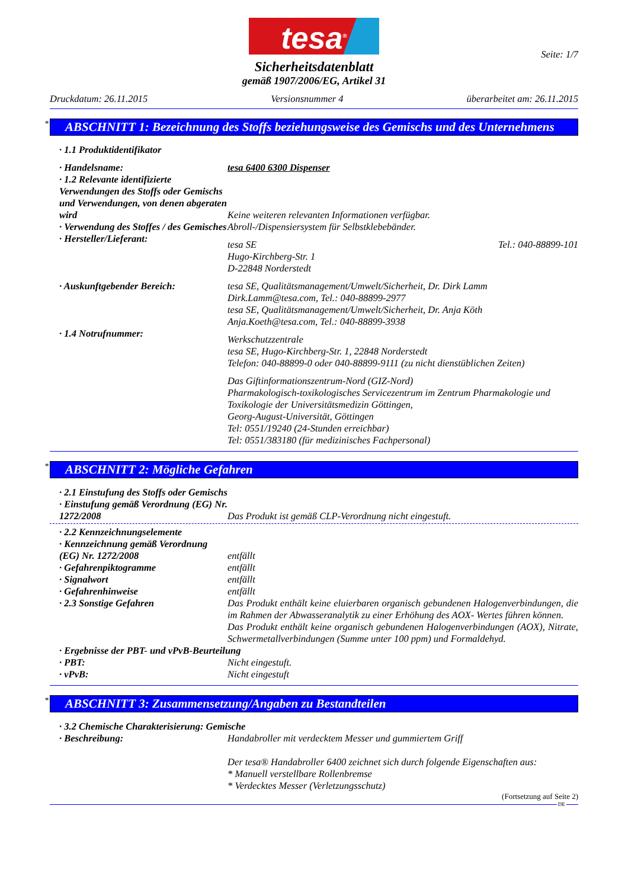tesa<sup>®</sup>
Seite: 1/7
Sicherheitsdatenblatt
gemäß 1907/2006/EG, Artikel 31
Druckdatum: 26.11.2015 Versionsnummer 4 überarbeitet am: 26.11.2015
* ABSCHNITT 1: Bezeichnung des Stoffs beziehungsweise des Gemischs und des Unternehmens
· 1.1 Produktidentifikator
· Handelsname: tesa 6400 6300 Dispenser
· 1.2 Relevante identifizierte Verwendungen des Stoffs oder Gemischs und Verwendungen, von denen abgeraten wird
Keine weiteren relevanten Informationen verfügbar.
· Verwendung des Stoffes / des Gemisches
Abroll-/Dispensiersystem für Selbstklebebänder.
· Hersteller/Lieferant:
tesa SE
Hugo-Kirchberg-Str. 1
D-22848 Norderstedt
Tel.: 040-88899-101
· Auskunftgebender Bereich: tesa SE, Qualitätsmanagement/Umwelt/Sicherheit, Dr. Dirk Lamm
Dirk.Lamm@tesa.com, Tel.: 040-88899-2977
tesa SE, Qualitätsmanagement/Umwelt/Sicherheit, Dr. Anja Köth
Anja.Koeth@tesa.com, Tel.: 040-88899-3938
· 1.4 Notrufnummer:
Werkschutzzentrale
tesa SE, Hugo-Kirchberg-Str. 1, 22848 Norderstedt
Telefon: 040-88899-0 oder 040-88899-9111 (zu nicht dienstüblichen Zeiten)
Das Giftinformationszentrum-Nord (GIZ-Nord)
Pharmakologisch-toxikologisches Servicezentrum im Zentrum Pharmakologie und Toxikologie der Universitätsmedizin Göttingen,
Georg-August-Universität, Göttingen
Tel: 0551/19240 (24-Stunden erreichbar)
Tel: 0551/383180 (für medizinisches Fachpersonal)
* ABSCHNITT 2: Mögliche Gefahren
· 2.1 Einstufung des Stoffs oder Gemischs
· Einstufung gemäß Verordnung (EG) Nr. 1272/2008
Das Produkt ist gemäß CLP-Verordnung nicht eingestuft.
· 2.2 Kennzeichnungselemente
· Kennzeichnung gemäß Verordnung (EG) Nr. 1272/2008
entfällt
· Gefahrenpiktogramme entfällt
· Signalwort entfällt
· Gefahrenhinweise entfällt
· 2.3 Sonstige Gefahren Das Produkt enthält keine eluierbaren organisch gebundenen Halogenverbindungen, die im Rahmen der Abwasseranalytik zu einer Erhöhung des AOX- Wertes führen können.
Das Produkt enthält keine organisch gebundenen Halogenverbindungen (AOX), Nitrate, Schwermetallverbindungen (Summe unter 100 ppm) und Formaldehyd.
· Ergebnisse der PBT- und vPvB-Beurteilung
· PBT: Nicht eingestuft.
· vPvB: Nicht eingestuft
* ABSCHNITT 3: Zusammensetzung/Angaben zu Bestandteilen
· 3.2 Chemische Charakterisierung: Gemische
· Beschreibung: Handabroller mit verdecktem Messer und gummiertem Griff
Der tesa® Handabroller 6400 zeichnet sich durch folgende Eigenschaften aus:
* Manuell verstellbare Rollenbremse
* Verdecktes Messer (Verletzungsschutz)
(Fortsetzung auf Seite 2)
DE